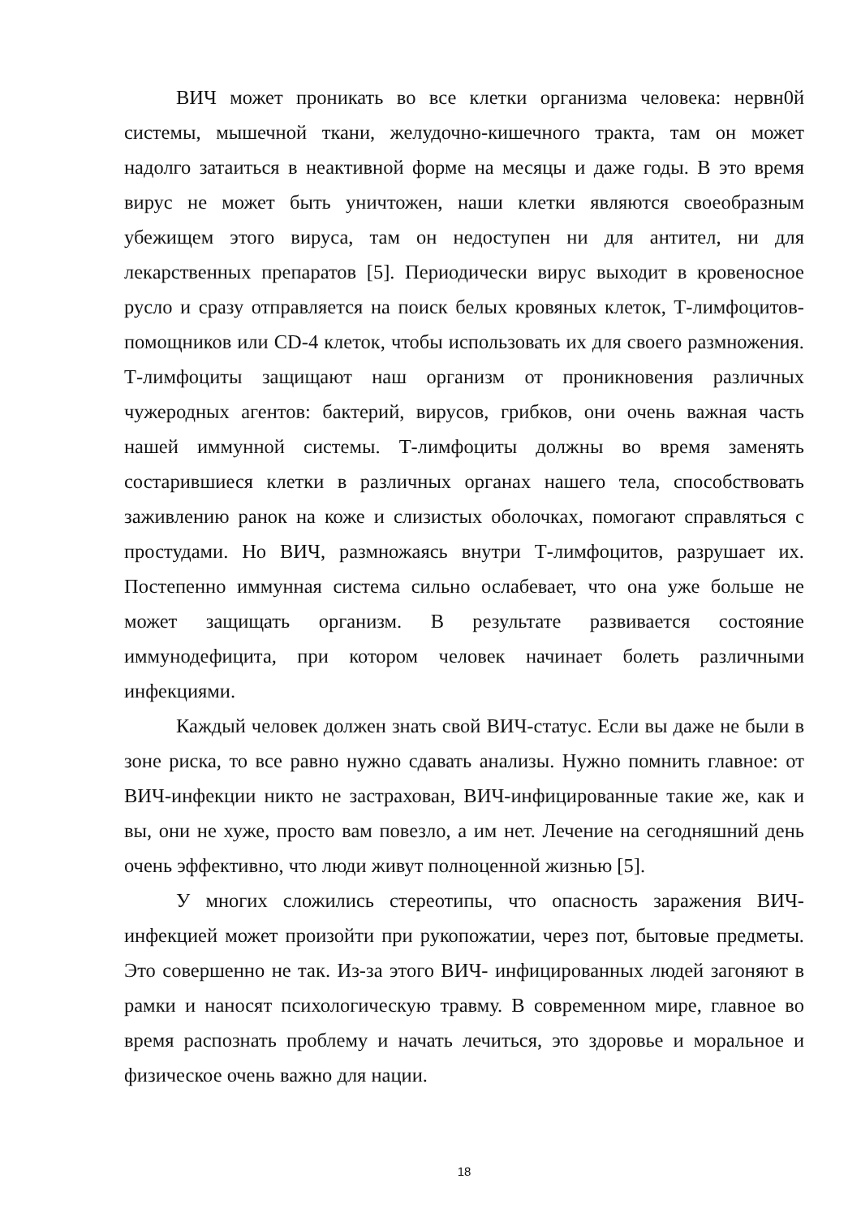ВИЧ может проникать во все клетки организма человека: нервн0й системы, мышечной ткани, желудочно-кишечного тракта, там он может надолго затаиться в неактивной форме на месяцы и даже годы. В это время вирус не может быть уничтожен, наши клетки являются своеобразным убежищем этого вируса, там он недоступен ни для антител, ни для лекарственных препаратов [5]. Периодически вирус выходит в кровеносное русло и сразу отправляется на поиск белых кровяных клеток, Т-лимфоцитов-помощников или CD-4 клеток, чтобы использовать их для своего размножения. Т-лимфоциты защищают наш организм от проникновения различных чужеродных агентов: бактерий, вирусов, грибков, они очень важная часть нашей иммунной системы. Т-лимфоциты должны во время заменять состарившиеся клетки в различных органах нашего тела, способствовать заживлению ранок на коже и слизистых оболочках, помогают справляться с простудами. Но ВИЧ, размножаясь внутри Т-лимфоцитов, разрушает их. Постепенно иммунная система сильно ослабевает, что она уже больше не может защищать организм. В результате развивается состояние иммунодефицита, при котором человек начинает болеть различными инфекциями.
Каждый человек должен знать свой ВИЧ-статус. Если вы даже не были в зоне риска, то все равно нужно сдавать анализы. Нужно помнить главное: от ВИЧ-инфекции никто не застрахован, ВИЧ-инфицированные такие же, как и вы, они не хуже, просто вам повезло, а им нет. Лечение на сегодняшний день очень эффективно, что люди живут полноценной жизнью [5].
У многих сложились стереотипы, что опасность заражения ВИЧ-инфекцией может произойти при рукопожатии, через пот, бытовые предметы. Это совершенно не так. Из-за этого ВИЧ- инфицированных людей загоняют в рамки и наносят психологическую травму. В современном мире, главное во время распознать проблему и начать лечиться, это здоровье и моральное и физическое очень важно для нации.
18